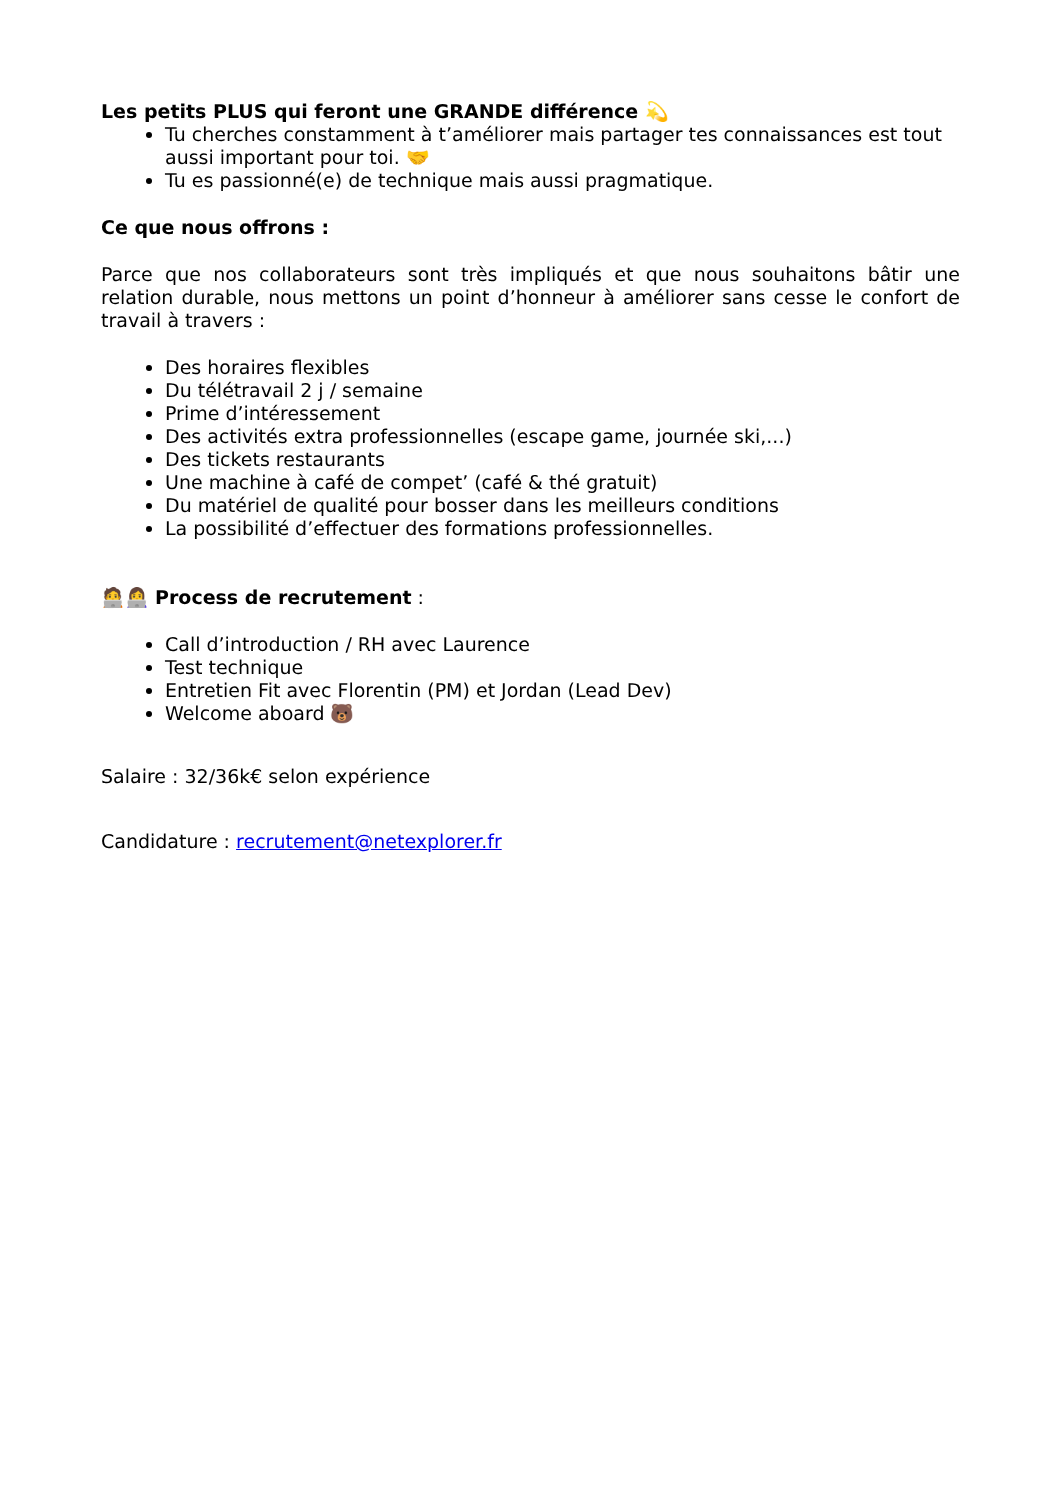Les petits PLUS qui feront une GRANDE différence 💫
Tu cherches constamment à t’améliorer mais partager tes connaissances est tout aussi important pour toi. 🤝
Tu es passionné(e) de technique mais aussi pragmatique.
Ce que nous offrons :
Parce que nos collaborateurs sont très impliqués et que nous souhaitons bâtir une relation durable, nous mettons un point d’honneur à améliorer sans cesse le confort de travail à travers :
Des horaires flexibles
Du télétravail 2 j / semaine
Prime d’intéressement
Des activités extra professionnelles (escape game, journée ski,...)
Des tickets restaurants
Une machine à café de compet’ (café & thé gratuit)
Du matériel de qualité pour bosser dans les meilleurs conditions
La possibilité d’effectuer des formations professionnelles.
🧑‍💻👩‍💻 Process de recrutement :
Call d’introduction / RH avec Laurence
Test technique
Entretien Fit avec Florentin (PM) et Jordan (Lead Dev)
Welcome aboard 🐻
Salaire : 32/36k€ selon expérience
Candidature : recrutement@netexplorer.fr